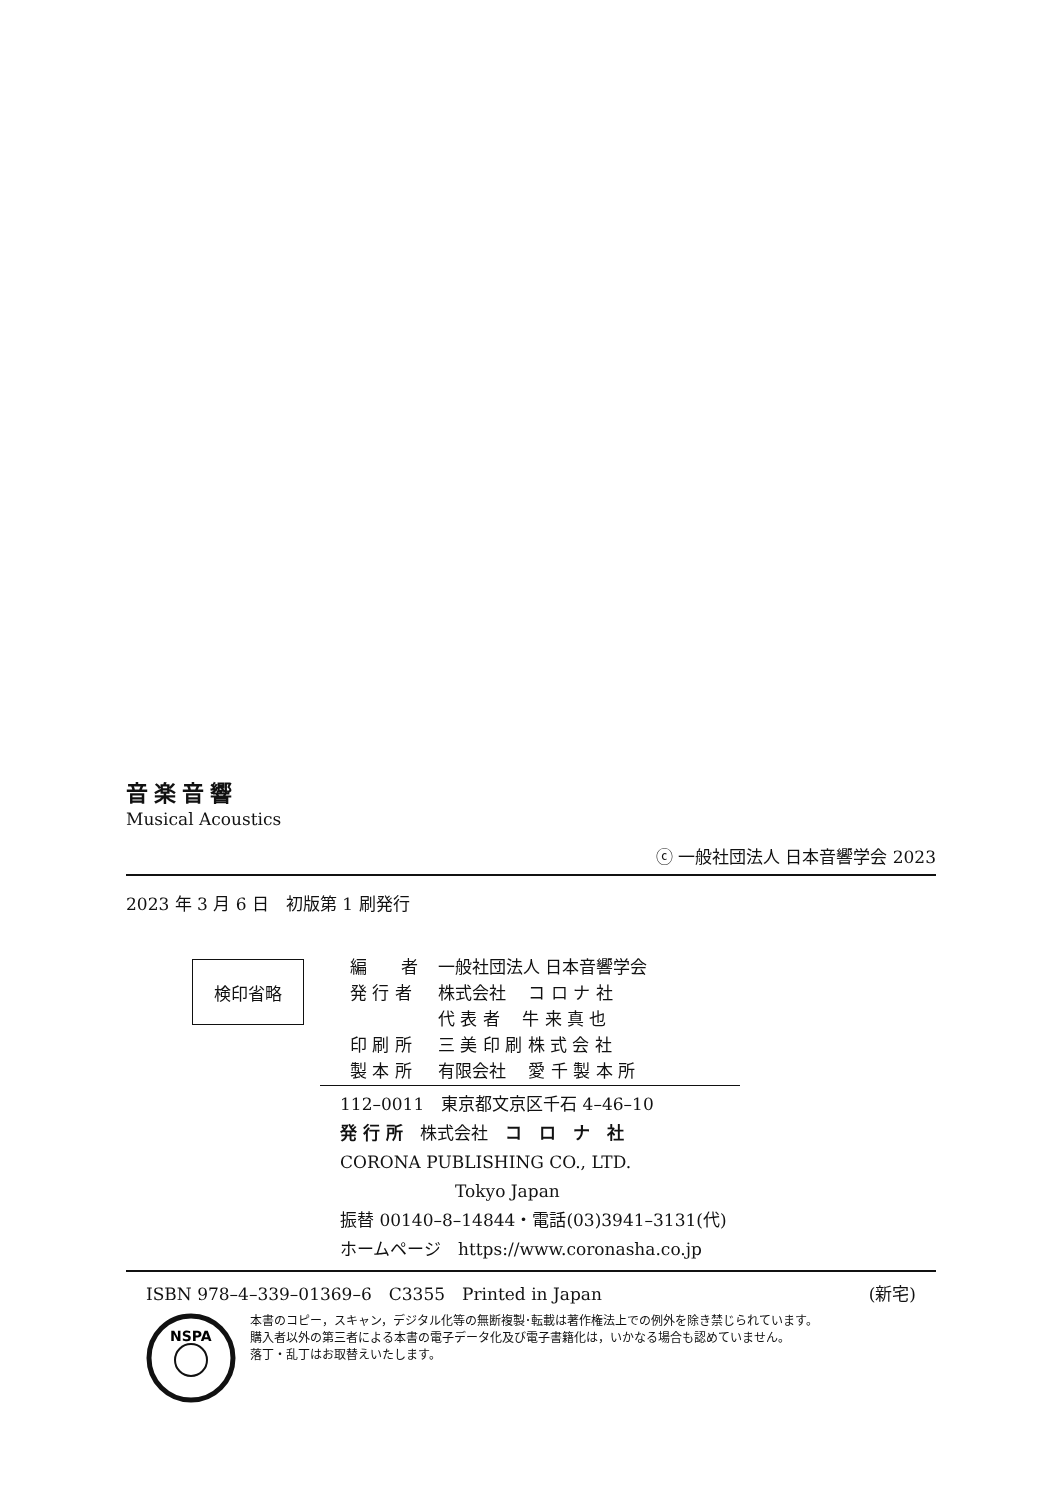音楽音響
Musical Acoustics
ⓒ 一般社団法人 日本音響学会 2023
2023 年 3 月 6 日　初版第 1 刷発行
検印省略
| 編 者 | 一般社団法人 日本音響学会 |
| 発 行 者 | 株式会社 コ ロ ナ 社 |
| | 代 表 者 牛 来 真 也 |
| 印 刷 所 | 三 美 印 刷 株 式 会 社 |
| 製 本 所 | 有限会社 愛 千 製 本 所 |
112–0011　東京都文京区千石 4–46–10
発 行 所　株式会社　コ　ロ　ナ　社
CORONA PUBLISHING CO., LTD.
Tokyo Japan
振替 00140–8–14844・電話(03)3941–3131(代)
ホームページ　https://www.coronasha.co.jp
ISBN 978–4–339–01369–6　C3355　Printed in Japan (新宅)
NSPA
本書のコピー，スキャン，デジタル化等の無断複製･転載は著作権法上での例外を除き禁じられています。
購入者以外の第三者による本書の電子データ化及び電子書籍化は，いかなる場合も認めていません。
落丁・乱丁はお取替えいたします。